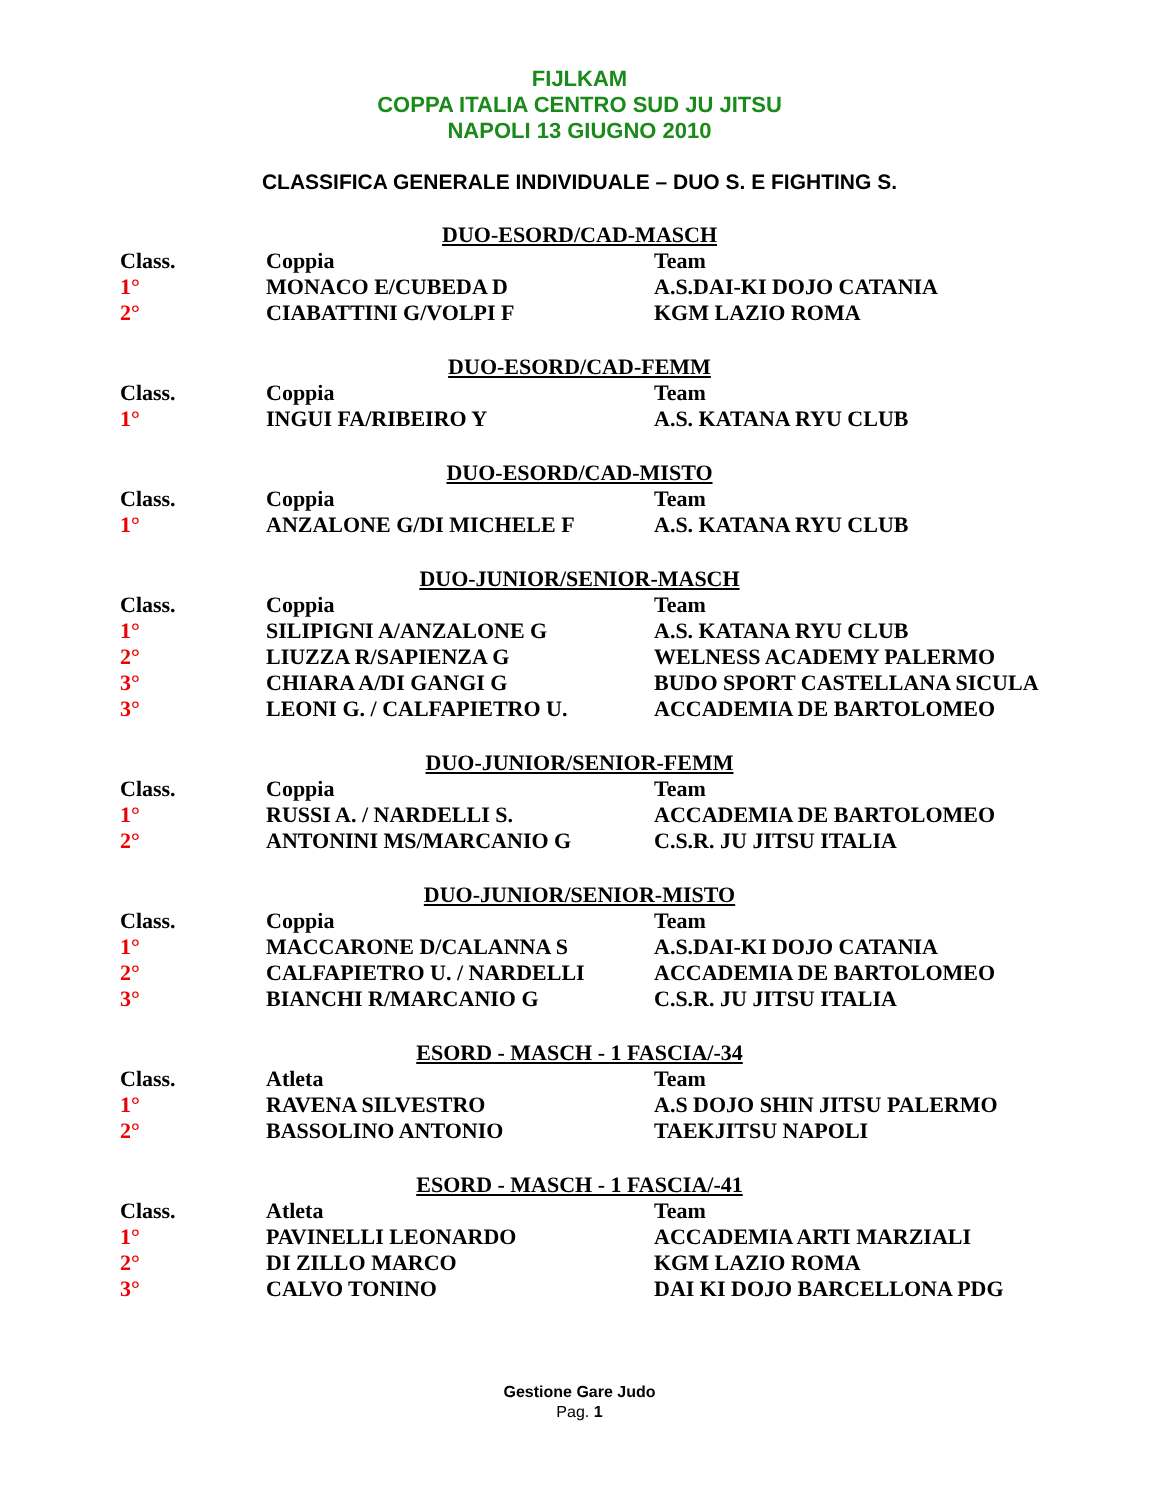FIJLKAM
COPPA ITALIA CENTRO SUD JU JITSU
NAPOLI 13 GIUGNO 2010
CLASSIFICA GENERALE INDIVIDUALE – DUO S. E FIGHTING S.
DUO-ESORD/CAD-MASCH
| Class. | Coppia | Team |
| --- | --- | --- |
| 1° | MONACO E/CUBEDA D | A.S.DAI-KI DOJO CATANIA |
| 2° | CIABATTINI G/VOLPI F | KGM LAZIO ROMA |
DUO-ESORD/CAD-FEMM
| Class. | Coppia | Team |
| --- | --- | --- |
| 1° | INGUI FA/RIBEIRO Y | A.S. KATANA RYU CLUB |
DUO-ESORD/CAD-MISTO
| Class. | Coppia | Team |
| --- | --- | --- |
| 1° | ANZALONE G/DI MICHELE F | A.S. KATANA RYU CLUB |
DUO-JUNIOR/SENIOR-MASCH
| Class. | Coppia | Team |
| --- | --- | --- |
| 1° | SILIPIGNI A/ANZALONE G | A.S. KATANA RYU CLUB |
| 2° | LIUZZA R/SAPIENZA G | WELNESS ACADEMY PALERMO |
| 3° | CHIARA A/DI GANGI G | BUDO SPORT CASTELLANA SICULA |
| 3° | LEONI G. / CALFAPIETRO U. | ACCADEMIA DE BARTOLOMEO |
DUO-JUNIOR/SENIOR-FEMM
| Class. | Coppia | Team |
| --- | --- | --- |
| 1° | RUSSI A. / NARDELLI S. | ACCADEMIA DE BARTOLOMEO |
| 2° | ANTONINI MS/MARCANIO G | C.S.R. JU JITSU ITALIA |
DUO-JUNIOR/SENIOR-MISTO
| Class. | Coppia | Team |
| --- | --- | --- |
| 1° | MACCARONE D/CALANNA S | A.S.DAI-KI DOJO CATANIA |
| 2° | CALFAPIETRO U. / NARDELLI | ACCADEMIA DE BARTOLOMEO |
| 3° | BIANCHI R/MARCANIO G | C.S.R. JU JITSU ITALIA |
ESORD - MASCH - 1 FASCIA/-34
| Class. | Atleta | Team |
| --- | --- | --- |
| 1° | RAVENA SILVESTRO | A.S DOJO SHIN JITSU PALERMO |
| 2° | BASSOLINO ANTONIO | TAEKJITSU NAPOLI |
ESORD - MASCH - 1 FASCIA/-41
| Class. | Atleta | Team |
| --- | --- | --- |
| 1° | PAVINELLI LEONARDO | ACCADEMIA ARTI MARZIALI |
| 2° | DI ZILLO MARCO | KGM LAZIO ROMA |
| 3° | CALVO TONINO | DAI KI DOJO BARCELLONA PDG |
Gestione Gare Judo
Pag. 1